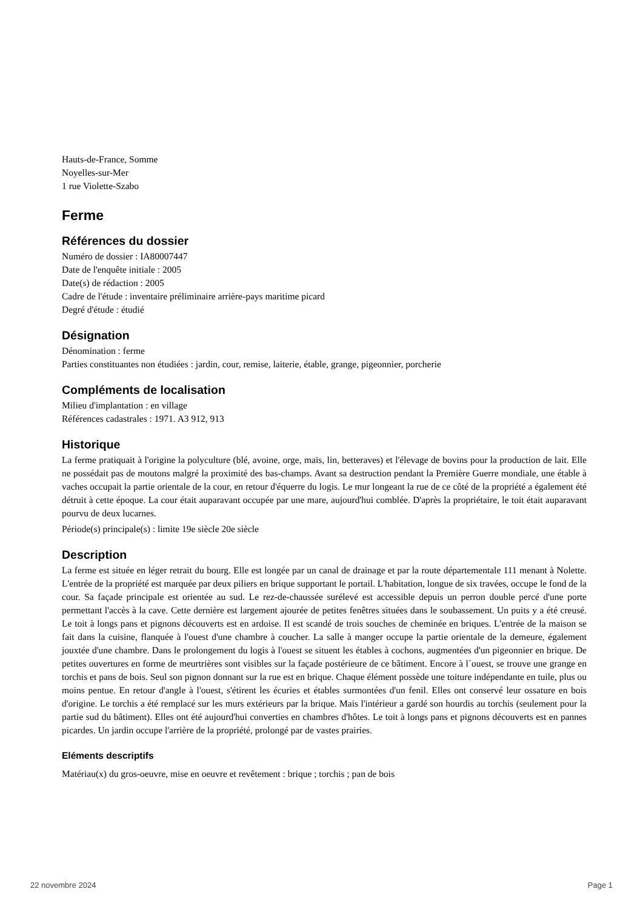Hauts-de-France, Somme
Noyelles-sur-Mer
1 rue Violette-Szabo
Ferme
Références du dossier
Numéro de dossier : IA80007447
Date de l'enquête initiale : 2005
Date(s) de rédaction : 2005
Cadre de l'étude : inventaire préliminaire arrière-pays maritime picard
Degré d'étude : étudié
Désignation
Dénomination : ferme
Parties constituantes non étudiées : jardin, cour, remise, laiterie, étable, grange, pigeonnier, porcherie
Compléments de localisation
Milieu d'implantation : en village
Références cadastrales : 1971. A3 912, 913
Historique
La ferme pratiquait à l'origine la polyculture (blé, avoine, orge, maïs, lin, betteraves) et l'élevage de bovins pour la production de lait. Elle ne possédait pas de moutons malgré la proximité des bas-champs. Avant sa destruction pendant la Première Guerre mondiale, une étable à vaches occupait la partie orientale de la cour, en retour d'équerre du logis. Le mur longeant la rue de ce côté de la propriété a également été détruit à cette époque. La cour était auparavant occupée par une mare, aujourd'hui comblée. D'après la propriétaire, le toit était auparavant pourvu de deux lucarnes.
Période(s) principale(s) : limite 19e siècle 20e siècle
Description
La ferme est située en léger retrait du bourg. Elle est longée par un canal de drainage et par la route départementale 111 menant à Nolette. L'entrée de la propriété est marquée par deux piliers en brique supportant le portail. L'habitation, longue de six travées, occupe le fond de la cour. Sa façade principale est orientée au sud. Le rez-de-chaussée surélevé est accessible depuis un perron double percé d'une porte permettant l'accès à la cave. Cette dernière est largement ajourée de petites fenêtres situées dans le soubassement. Un puits y a été creusé. Le toit à longs pans et pignons découverts est en ardoise. Il est scandé de trois souches de cheminée en briques. L'entrée de la maison se fait dans la cuisine, flanquée à l'ouest d'une chambre à coucher. La salle à manger occupe la partie orientale de la demeure, également jouxtée d'une chambre. Dans le prolongement du logis à l'ouest se situent les étables à cochons, augmentées d'un pigeonnier en brique. De petites ouvertures en forme de meurtrières sont visibles sur la façade postérieure de ce bâtiment. Encore à l´ouest, se trouve une grange en torchis et pans de bois. Seul son pignon donnant sur la rue est en brique. Chaque élément possède une toiture indépendante en tuile, plus ou moins pentue. En retour d'angle à l'ouest, s'étirent les écuries et étables surmontées d'un fenil. Elles ont conservé leur ossature en bois d'origine. Le torchis a été remplacé sur les murs extérieurs par la brique. Mais l'intérieur a gardé son hourdis au torchis (seulement pour la partie sud du bâtiment). Elles ont été aujourd'hui converties en chambres d'hôtes. Le toit à longs pans et pignons découverts est en pannes picardes. Un jardin occupe l'arrière de la propriété, prolongé par de vastes prairies.
Eléments descriptifs
Matériau(x) du gros-oeuvre, mise en oeuvre et revêtement : brique ; torchis ; pan de bois
22 novembre 2024 Page 1